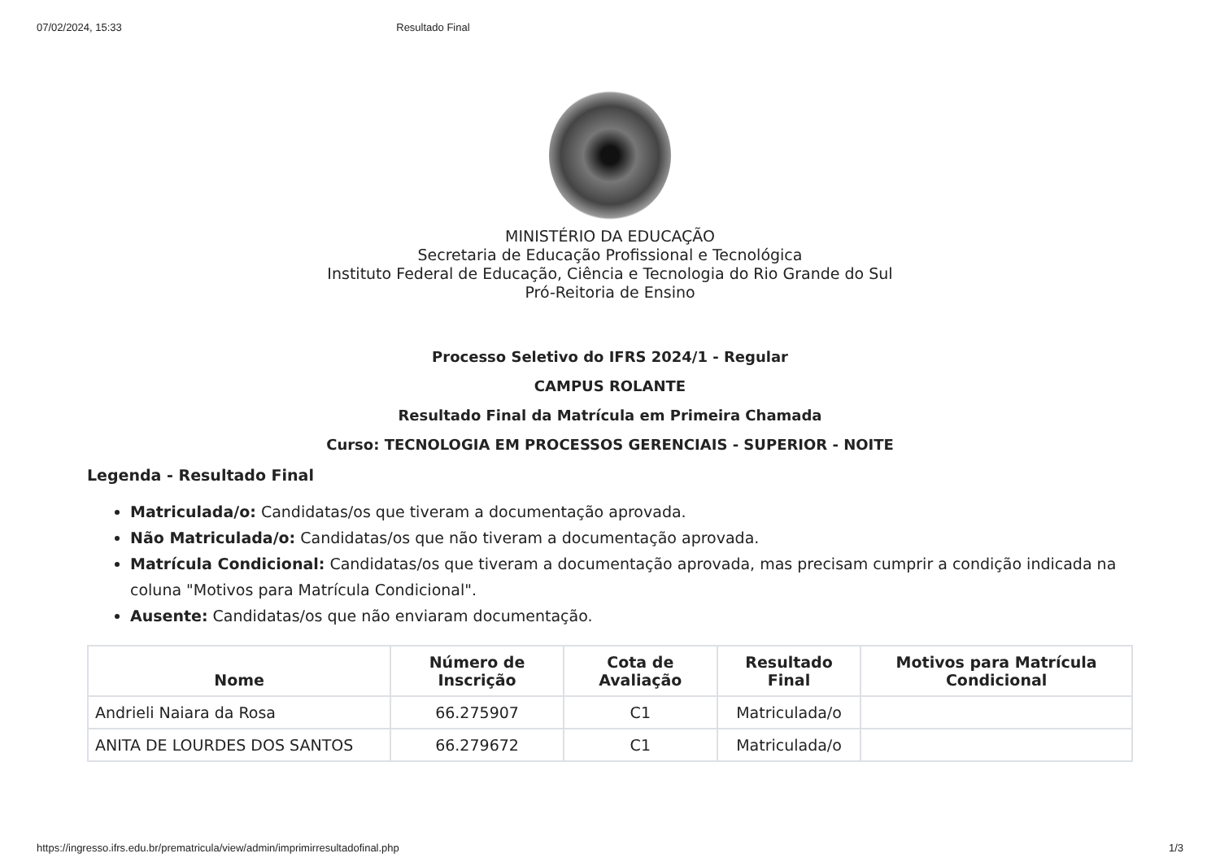07/02/2024, 15:33 Resultado Final
MINISTÉRIO DA EDUCAÇÃO
Secretaria de Educação Profissional e Tecnológica
Instituto Federal de Educação, Ciência e Tecnologia do Rio Grande do Sul
Pró-Reitoria de Ensino
Processo Seletivo do IFRS 2024/1 - Regular
CAMPUS ROLANTE
Resultado Final da Matrícula em Primeira Chamada
Curso: TECNOLOGIA EM PROCESSOS GERENCIAIS - SUPERIOR - NOITE
Legenda - Resultado Final
Matriculada/o: Candidatas/os que tiveram a documentação aprovada.
Não Matriculada/o: Candidatas/os que não tiveram a documentação aprovada.
Matrícula Condicional: Candidatas/os que tiveram a documentação aprovada, mas precisam cumprir a condição indicada na coluna "Motivos para Matrícula Condicional".
Ausente: Candidatas/os que não enviaram documentação.
| Nome | Número de Inscrição | Cota de Avaliação | Resultado Final | Motivos para Matrícula Condicional |
| --- | --- | --- | --- | --- |
| Andrieli Naiara da Rosa | 66.275907 | C1 | Matriculada/o | |
| ANITA DE LOURDES DOS SANTOS | 66.279672 | C1 | Matriculada/o | |
https://ingresso.ifrs.edu.br/prematricula/view/admin/imprimirresultadofinal.php 1/3